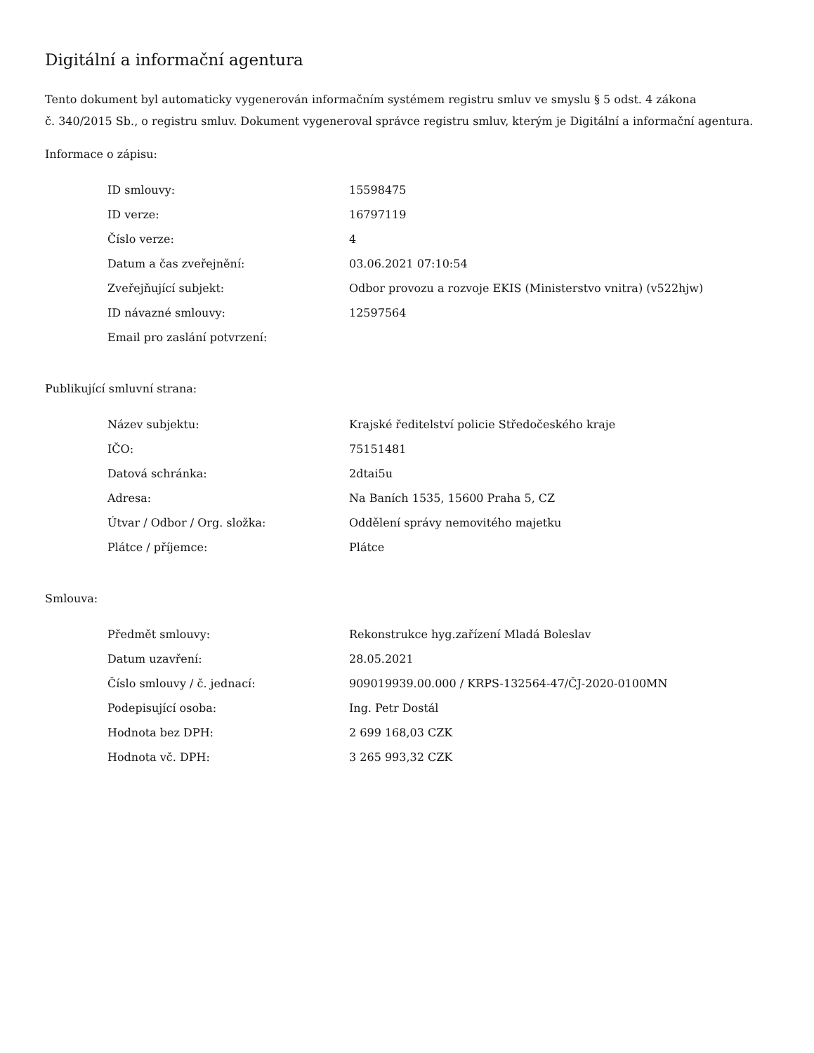Digitální a informační agentura
Tento dokument byl automaticky vygenerován informačním systémem registru smluv ve smyslu § 5 odst. 4 zákona
č. 340/2015 Sb., o registru smluv. Dokument vygeneroval správce registru smluv, kterým je Digitální a informační agentura.
Informace o zápisu:
| ID smlouvy: | 15598475 |
| ID verze: | 16797119 |
| Číslo verze: | 4 |
| Datum a čas zveřejnění: | 03.06.2021 07:10:54 |
| Zveřejňující subjekt: | Odbor provozu a rozvoje EKIS (Ministerstvo vnitra) (v522hjw) |
| ID návazné smlouvy: | 12597564 |
| Email pro zaslání potvrzení: | |
Publikující smluvní strana:
| Název subjektu: | Krajské ředitelství policie Středočeského kraje |
| IČO: | 75151481 |
| Datová schránka: | 2dtai5u |
| Adresa: | Na Baních 1535, 15600 Praha 5, CZ |
| Útvar / Odbor / Org. složka: | Oddělení správy nemovitého majetku |
| Plátce / příjemce: | Plátce |
Smlouva:
| Předmět smlouvy: | Rekonstrukce hyg.zařízení Mladá Boleslav |
| Datum uzavření: | 28.05.2021 |
| Číslo smlouvy / č. jednací: | 909019939.00.000 / KRPS-132564-47/ČJ-2020-0100MN |
| Podepisující osoba: | Ing. Petr Dostál |
| Hodnota bez DPH: | 2 699 168,03 CZK |
| Hodnota vč. DPH: | 3 265 993,32 CZK |